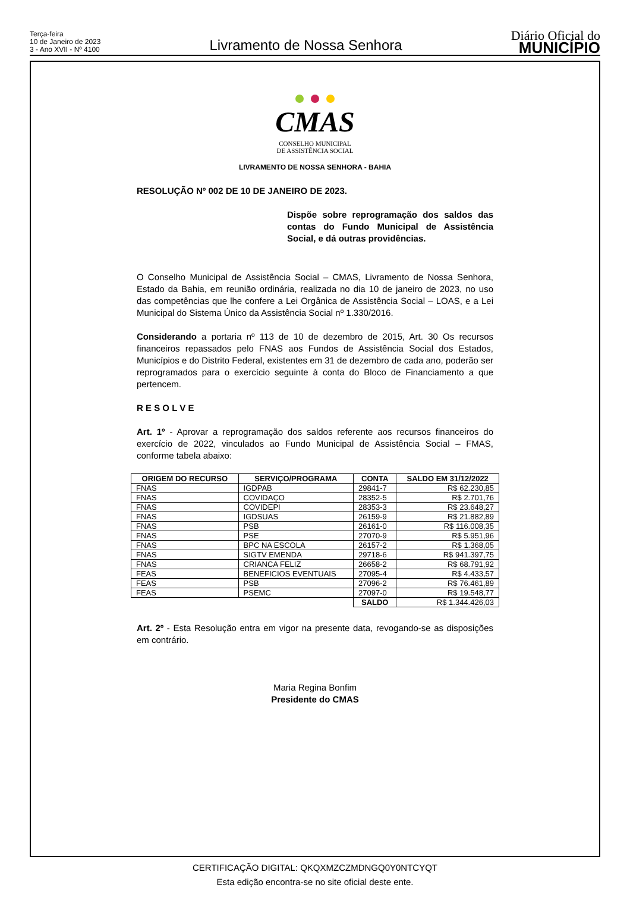Terça-feira
10 de Janeiro de 2023
3 - Ano XVII - Nº 4100
Livramento de Nossa Senhora
Diário Oficial do
MUNICÍPIO
CMAS
CONSELHO MUNICIPAL
DE ASSISTÊNCIA SOCIAL
LIVRAMENTO DE NOSSA SENHORA - BAHIA
RESOLUÇÃO Nº 002 DE 10 DE JANEIRO DE 2023.
Dispõe sobre reprogramação dos saldos das contas do Fundo Municipal de Assistência Social, e dá outras providências.
O Conselho Municipal de Assistência Social – CMAS, Livramento de Nossa Senhora, Estado da Bahia, em reunião ordinária, realizada no dia 10 de janeiro de 2023, no uso das competências que lhe confere a Lei Orgânica de Assistência Social – LOAS, e a Lei Municipal do Sistema Único da Assistência Social nº 1.330/2016.
Considerando a portaria nº 113 de 10 de dezembro de 2015, Art. 30 Os recursos financeiros repassados pelo FNAS aos Fundos de Assistência Social dos Estados, Municípios e do Distrito Federal, existentes em 31 de dezembro de cada ano, poderão ser reprogramados para o exercício seguinte à conta do Bloco de Financiamento a que pertencem.
R E S O L V E
Art. 1º - Aprovar a reprogramação dos saldos referente aos recursos financeiros do exercício de 2022, vinculados ao Fundo Municipal de Assistência Social – FMAS, conforme tabela abaixo:
| ORIGEM DO RECURSO | SERVIÇO/PROGRAMA | CONTA | SALDO EM 31/12/2022 |
| --- | --- | --- | --- |
| FNAS | IGDPAB | 29841-7 | R$ 62.230,85 |
| FNAS | COVIDAÇO | 28352-5 | R$ 2.701,76 |
| FNAS | COVIDEPI | 28353-3 | R$ 23.648,27 |
| FNAS | IGDSUAS | 26159-9 | R$ 21.882,89 |
| FNAS | PSB | 26161-0 | R$ 116.008,35 |
| FNAS | PSE | 27070-9 | R$ 5.951,96 |
| FNAS | BPC NA ESCOLA | 26157-2 | R$ 1.368,05 |
| FNAS | SIGTV EMENDA | 29718-6 | R$ 941.397,75 |
| FNAS | CRIANCA FELIZ | 26658-2 | R$ 68.791,92 |
| FEAS | BENEFICIOS EVENTUAIS | 27095-4 | R$ 4.433,57 |
| FEAS | PSB | 27096-2 | R$ 76.461,89 |
| FEAS | PSEMC | 27097-0 | R$ 19.548,77 |
| | | SALDO | R$ 1.344.426,03 |
Art. 2º - Esta Resolução entra em vigor na presente data, revogando-se as disposições em contrário.
Maria Regina Bonfim
Presidente do CMAS
CERTIFICAÇÃO DIGITAL: QKQXMZCZMDNGQ0Y0NTCYQT
Esta edição encontra-se no site oficial deste ente.